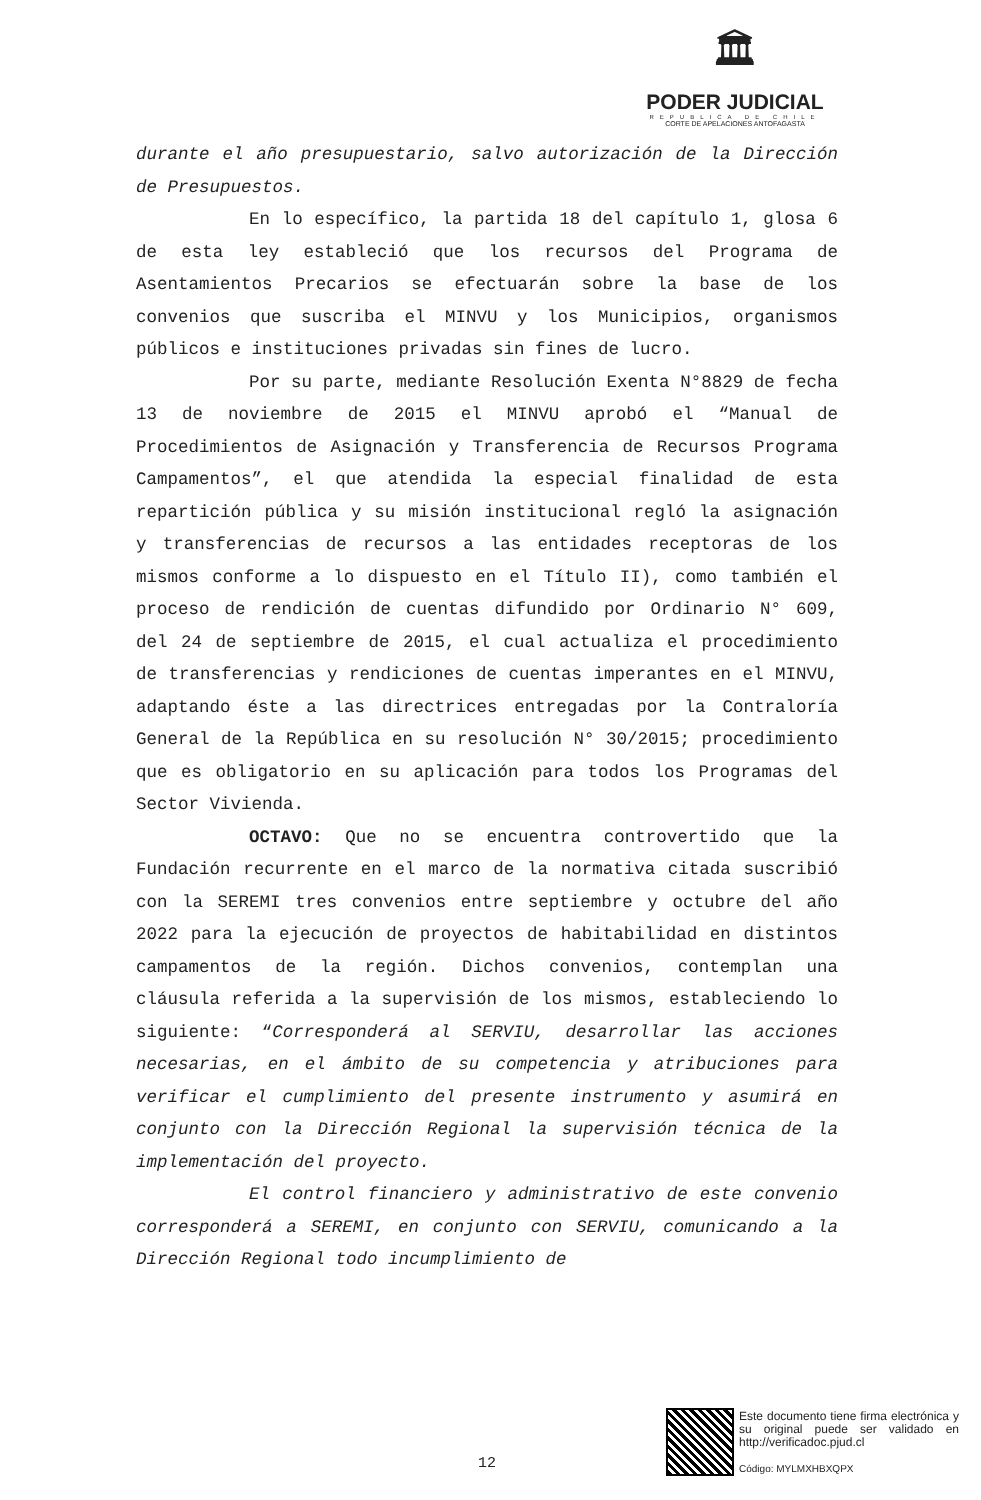🏛
PODER JUDICIAL
REPUBLICA DE CHILE
CORTE DE APELACIONES ANTOFAGASTA
durante el año presupuestario, salvo autorización de la Dirección de Presupuestos.
En lo específico, la partida 18 del capítulo 1, glosa 6 de esta ley estableció que los recursos del Programa de Asentamientos Precarios se efectuarán sobre la base de los convenios que suscriba el MINVU y los Municipios, organismos públicos e instituciones privadas sin fines de lucro.
Por su parte, mediante Resolución Exenta N°8829 de fecha 13 de noviembre de 2015 el MINVU aprobó el “Manual de Procedimientos de Asignación y Transferencia de Recursos Programa Campamentos”, el que atendida la especial finalidad de esta repartición pública y su misión institucional regló la asignación y transferencias de recursos a las entidades receptoras de los mismos conforme a lo dispuesto en el Título II), como también el proceso de rendición de cuentas difundido por Ordinario N° 609, del 24 de septiembre de 2015, el cual actualiza el procedimiento de transferencias y rendiciones de cuentas imperantes en el MINVU, adaptando éste a las directrices entregadas por la Contraloría General de la República en su resolución N° 30/2015; procedimiento que es obligatorio en su aplicación para todos los Programas del Sector Vivienda.
OCTAVO: Que no se encuentra controvertido que la Fundación recurrente en el marco de la normativa citada suscribió con la SEREMI tres convenios entre septiembre y octubre del año 2022 para la ejecución de proyectos de habitabilidad en distintos campamentos de la región. Dichos convenios, contemplan una cláusula referida a la supervisión de los mismos, estableciendo lo siguiente: “Corresponderá al SERVIU, desarrollar las acciones necesarias, en el ámbito de su competencia y atribuciones para verificar el cumplimiento del presente instrumento y asumirá en conjunto con la Dirección Regional la supervisión técnica de la implementación del proyecto.
El control financiero y administrativo de este convenio corresponderá a SEREMI, en conjunto con SERVIU, comunicando a la Dirección Regional todo incumplimiento de
12
Este documento tiene firma electrónica y su original puede ser validado en http://verificadoc.pjud.cl
Código: MYLMXHBXQPX